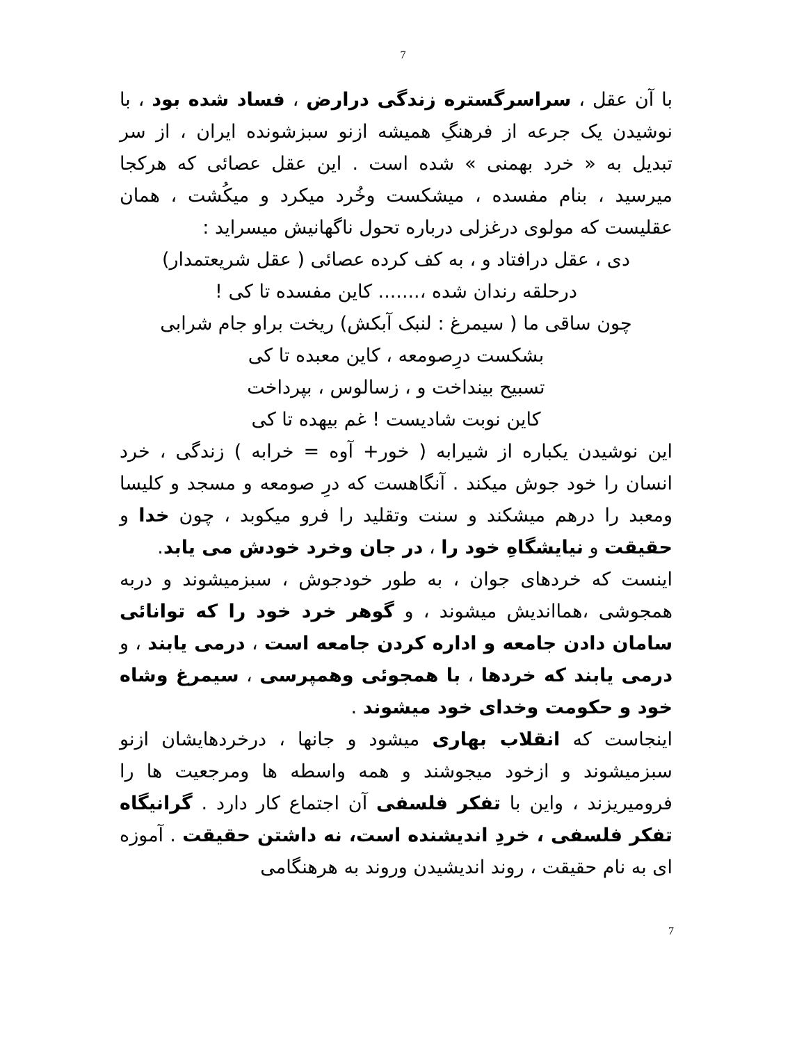7
با آن عقل ، سراسرگستره زندگی درارض ، فساد شده بود ، با نوشیدن یک جرعه از فرهنگِ همیشه ازنو سبزشونده ایران ، از سر تبدیل به « خرد بهمنی » شده است . این عقل عصائی که هرکجا میرسید ، بنام مفسده ، میشکست وخُرد میکرد و میکُشت ، همان عقلیست که مولوی درغزلی درباره تحول ناگهانیش میسراید :
دی ، عقل درافتاد و ، به کف کرده عصائی ( عقل شریعتمدار)
درحلقه رندان شده ،....... کاین مفسده تا کی !
چون ساقی ما ( سیمرغ : لنبک آبکش) ریخت براو جام شرابی
بشکست درِصومعه ، کاین معبده تا کی
تسبیح بینداخت و ، زسالوس ، بپرداخت
کاین نوبت شادیست ! غم بیهده تا کی
این نوشیدن یکباره از شیرابه ( خور+ آوه = خرابه ) زندگی ، خرد انسان را خود جوش میکند . آنگاهست که درِ صومعه و مسجد و کلیسا ومعبد را درهم میشکند و سنت وتقلید را فرو میکوبد ، چون خدا و حقیقت و نیایشگاهِ خود را ، در جان وخرد خودش می یابد.
اینست که خردهای جوان ، به طور خودجوش ، سبزمیشوند و دربه همجوشی ،همااندیش میشوند ، و گوهر خرد خود را که توانائی سامان دادن جامعه و اداره کردن جامعه است ، درمی یابند ، و درمی یابند که خردها ، با همجوئی وهمپرسی ، سیمرغ وشاه خود و حکومت وخدای خود میشوند .
اینجاست که انقلاب بهاری میشود و جانها ، درخردهایشان ازنو سبزمیشوند و ازخود میجوشند و همه واسطه ها ومرجعیت ها را فرومیریزند ، واین با تفکر فلسفی آن اجتماع کار دارد . گرانیگاه تفکر فلسفی ، خردِ اندیشنده است، نه داشتن حقیقت . آموزه ای به نام حقیقت ، روند اندیشیدن وروند به هرهنگامی
7